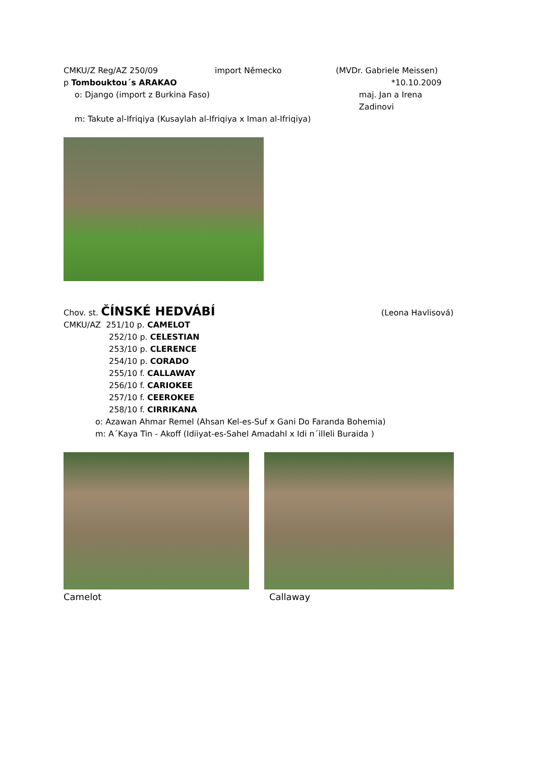CMKU/Z Reg/AZ 250/09 import Německo (MVDr. Gabriele Meissen)
p Tombouktou´s ARAKAO *10.10.2009
o: Django (import z Burkina Faso) maj. Jan a Irena Zadinovi
m: Takute al-Ifriqiya (Kusaylah al-Ifriqiya x Iman al-Ifriqiya)
Chov. st. ČÍNSKÉ HEDVÁBÍ (Leona Havlisová)
CMKU/AZ 251/10 p. CAMELOT
252/10 p. CELESTIAN
253/10 p. CLERENCE
254/10 p. CORADO
255/10 f. CALLAWAY
256/10 f. CARIOKEE
257/10 f. CEEROKEE
258/10 f. CIRRIKANA
o: Azawan Ahmar Remel (Ahsan Kel-es-Suf x Gani Do Faranda Bohemia)
m: A´Kaya Tin - Akoff (Idiiyat-es-Sahel Amadahl x Idi n´illeli Buraida )
Camelot Callaway